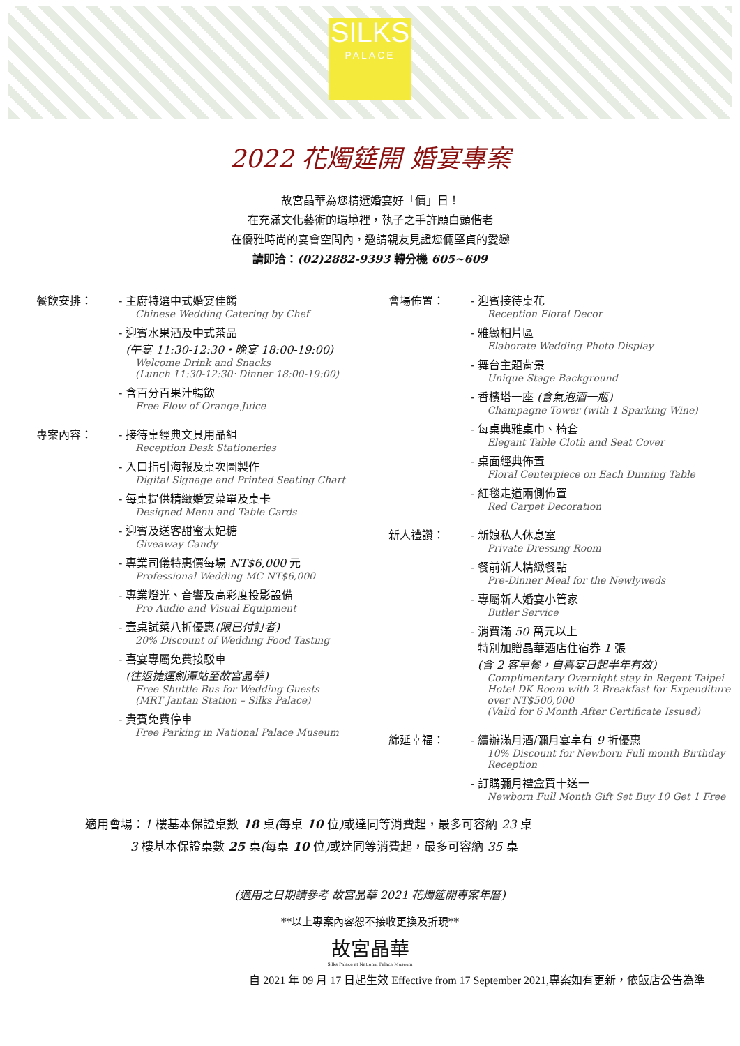SILKS PALACE
2022 花燭筵開 婚宴專案
故宮晶華為您精選婚宴好「價」日！
在充滿文化藝術的環境裡，執子之手許願白頭偕老
在優雅時尚的宴會空間內，邀請親友見證您倆堅貞的愛戀
請即洽：(02)2882-9393 轉分機 605~609
餐飲安排： - 主廚特選中式婚宴佳餚
Chinese Wedding Catering by Chef
- 迎賓水果酒及中式茶品
(午宴 11:30-12:30‧晚宴 18:00-19:00)
Welcome Drink and Snacks
(Lunch 11:30-12:30‧ Dinner 18:00-19:00)
- 含百分百果汁暢飲
Free Flow of Orange Juice
專案內容： - 接待桌經典文具用品組
Reception Desk Stationeries
- 入口指引海報及桌次圖製作
Digital Signage and Printed Seating Chart
- 每桌提供精緻婚宴菜單及桌卡
Designed Menu and Table Cards
- 迎賓及送客甜蜜太妃糖
Giveaway Candy
- 專業司儀特惠價每場 NT$6,000 元
Professional Wedding MC NT$6,000
- 專業燈光、音響及高彩度投影設備
Pro Audio and Visual Equipment
- 壹桌試菜八折優惠(限已付訂者)
20% Discount of Wedding Food Tasting
- 喜宴專屬免費接駁車
(往返捷運劍潭站至故宮晶華)
Free Shuttle Bus for Wedding Guests
(MRT Jantan Station – Silks Palace)
- 貴賓免費停車
Free Parking in National Palace Museum
會場佈置： - 迎賓接待桌花
Reception Floral Decor
- 雅緻相片區
Elaborate Wedding Photo Display
- 舞台主題背景
Unique Stage Background
- 香檳塔一座 (含氣泡酒一瓶)
Champagne Tower (with 1 Sparking Wine)
- 每桌典雅桌巾、椅套
Elegant Table Cloth and Seat Cover
- 桌面經典佈置
Floral Centerpiece on Each Dinning Table
- 紅毯走道兩側佈置
Red Carpet Decoration
新人禮讚： - 新娘私人休息室
Private Dressing Room
- 餐前新人精緻餐點
Pre-Dinner Meal for the Newlyweds
- 專屬新人婚宴小管家
Butler Service
- 消費滿 50 萬元以上
特別加贈晶華酒店住宿券 1 張
(含 2 客早餐，自喜宴日起半年有效)
Complimentary Overnight stay in Regent Taipei Hotel DK Room with 2 Breakfast for Expenditure over NT$500,000
(Valid for 6 Month After Certificate Issued)
綿延幸福： - 續辦滿月酒/彌月宴享有 9 折優惠
10% Discount for Newborn Full month Birthday Reception
- 訂購彌月禮盒買十送一
Newborn Full Month Gift Set Buy 10 Get 1 Free
適用會場：1 樓基本保證桌數 18 桌(每桌 10 位) 或達同等消費起，最多可容納 23 桌
3 樓基本保證桌數 25 桌(每桌 10 位) 或達同等消費起，最多可容納 35 桌
(適用之日期請參考 故宮晶華 2021 花燭筵開專案年曆)
**以上專案內容恕不接收更換及折現**
故宮晶華
Silks Palace at National Palace Museum
自 2021 年 09 月 17 日起生效 Effective from 17 September 2021,專案如有更新，依飯店公告為準